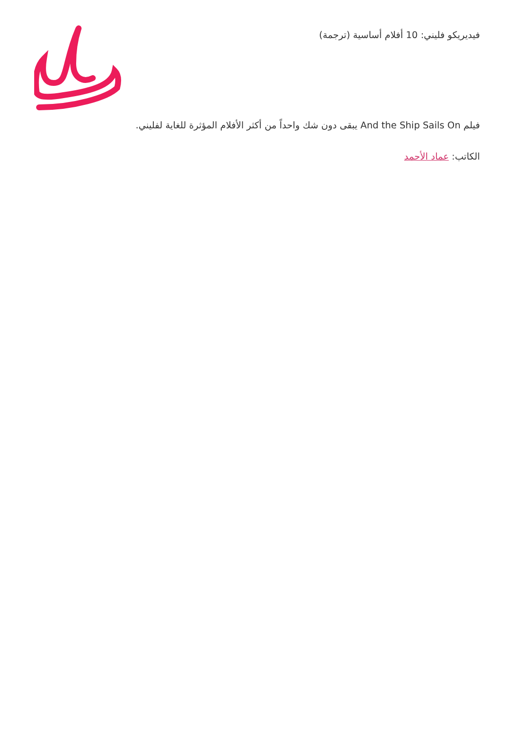فيديريكو فليني: 10 أفلام أساسية (ترجمة)
فيلم And the Ship Sails On يبقى دون شك واحداً من أكثر الأفلام المؤثرة للغاية لفليني.
الكاتب: عماد الأحمد